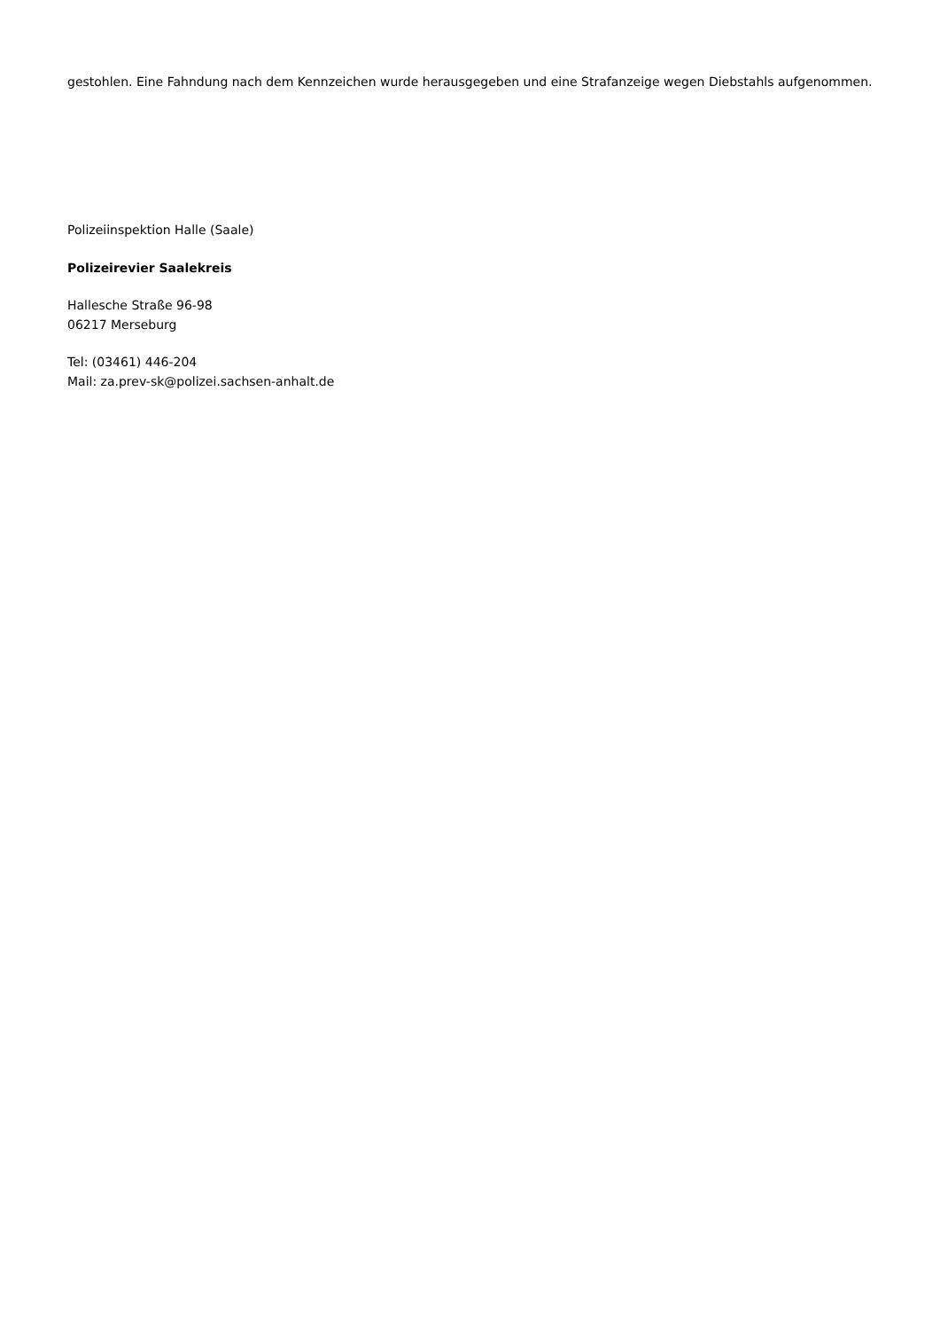gestohlen. Eine Fahndung nach dem Kennzeichen wurde herausgegeben und eine Strafanzeige wegen Diebstahls aufgenommen.
Polizeiinspektion Halle (Saale)
Polizeirevier Saalekreis
Hallesche Straße 96-98
06217 Merseburg
Tel: (03461) 446-204
Mail: za.prev-sk@polizei.sachsen-anhalt.de